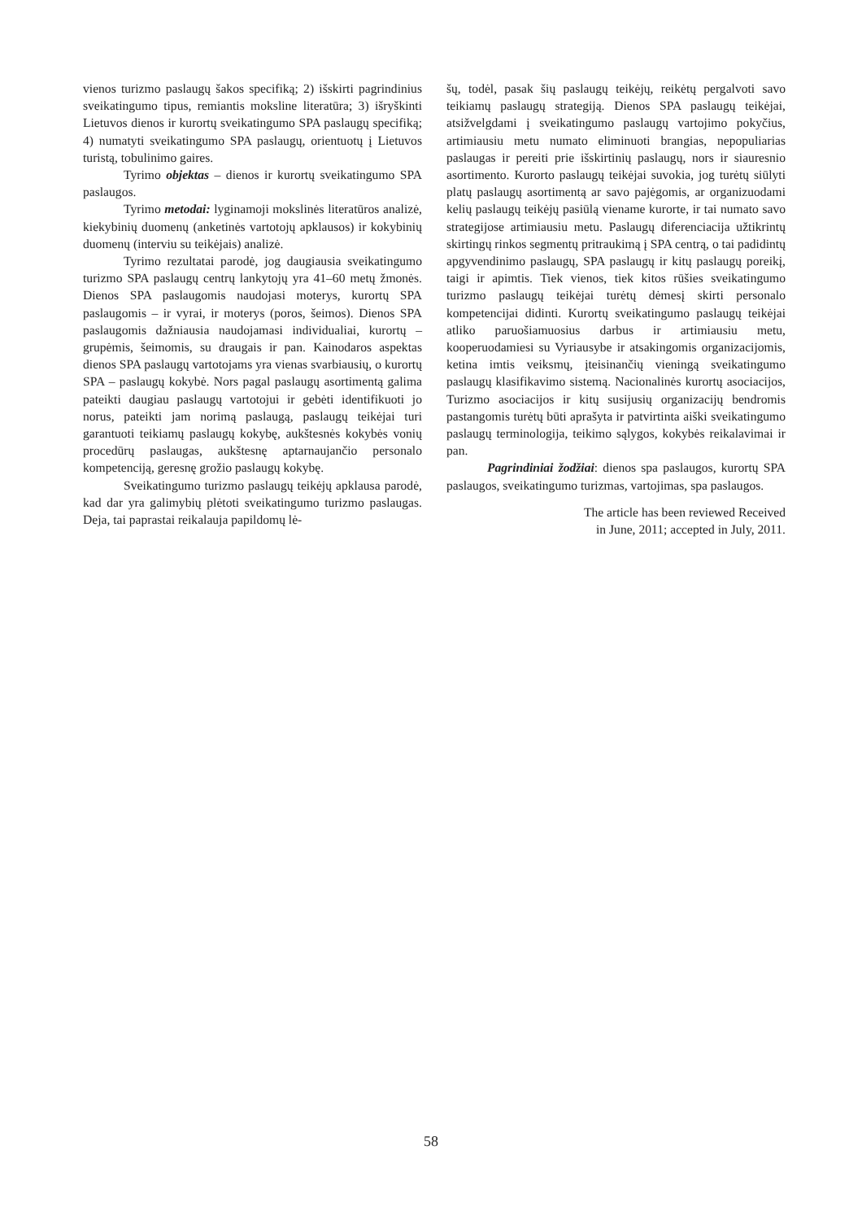vienos turizmo paslaugų šakos specifiką; 2) išskirti pagrindinius sveikatingumo tipus, remiantis moksline literatūra; 3) išryškinti Lietuvos dienos ir kurortų sveikatingumo SPA paslaugų specifiką; 4) numatyti sveikatingumo SPA paslaugų, orientuotų į Lietuvos turistą, tobulinimo gaires.
Tyrimo objektas – dienos ir kurortų sveikatingumo SPA paslaugos.
Tyrimo metodai: lyginamoji mokslinės literatūros analizė, kiekybinių duomenų (anketinės vartotojų apklausos) ir kokybinių duomenų (interviu su teikėjais) analizė.
Tyrimo rezultatai parodė, jog daugiausia sveikatingumo turizmo SPA paslaugų centrų lankytojų yra 41–60 metų žmonės. Dienos SPA paslaugomis naudojasi moterys, kurortų SPA paslaugomis – ir vyrai, ir moterys (poros, šeimos). Dienos SPA paslaugomis dažniausia naudojamasi individualiai, kurortų – grupėmis, šeimomis, su draugais ir pan. Kainodaros aspektas dienos SPA paslaugų vartotojams yra vienas svarbiausių, o kurortų SPA – paslaugų kokybė. Nors pagal paslaugų asortimentą galima pateikti daugiau paslaugų vartotojui ir gebėti identifikuoti jo norus, pateikti jam norimą paslaugą, paslaugų teikėjai turi garantuoti teikiamų paslaugų kokybę, aukštesnės kokybės vonių procedūrų paslaugas, aukštesnę aptarnaujančio personalo kompetenciją, geresnę grožio paslaugų kokybę.
Sveikatingumo turizmo paslaugų teikėjų apklausa parodė, kad dar yra galimybių plėtoti sveikatingumo turizmo paslaugas. Deja, tai paprastai reikalauja papildomų lė-
šų, todėl, pasak šių paslaugų teikėjų, reikėtų pergalvoti savo teikiamų paslaugų strategiją. Dienos SPA paslaugų teikėjai, atsižvelgdami į sveikatingumo paslaugų vartojimo pokyčius, artimiausiu metu numato eliminuoti brangias, nepopuliarias paslaugas ir pereiti prie išskirtinių paslaugų, nors ir siauresnio asortimento. Kurorto paslaugų teikėjai suvokia, jog turėtų siūlyti platų paslaugų asortimentą ar savo pajėgomis, ar organizuodami kelių paslaugų teikėjų pasiūlą viename kurorte, ir tai numato savo strategijose artimiausiu metu. Paslaugų diferenciacija užtikrintų skirtingų rinkos segmentų pritraukimą į SPA centrą, o tai padidintų apgyvendinimo paslaugų, SPA paslaugų ir kitų paslaugų poreikį, taigi ir apimtis. Tiek vienos, tiek kitos rūšies sveikatingumo turizmo paslaugų teikėjai turėtų dėmesį skirti personalo kompetencijai didinti. Kurortų sveikatingumo paslaugų teikėjai atliko paruošiamuosius darbus ir artimiausiu metu, kooperuodamiesi su Vyriausybe ir atsakingomis organizacijomis, ketina imtis veiksmų, įteisinančių vieningą sveikatingumo paslaugų klasifikavimo sistemą. Nacionalinės kurortų asociacijos, Turizmo asociacijos ir kitų susijusių organizacijų bendromis pastangomis turėtų būti aprašyta ir patvirtinta aiški sveikatingumo paslaugų terminologija, teikimo sąlygos, kokybės reikalavimai ir pan.
Pagrindiniai žodžiai: dienos spa paslaugos, kurortų SPA paslaugos, sveikatingumo turizmas, vartojimas, spa paslaugos.
The article has been reviewed Received
in June, 2011; accepted in July, 2011.
58